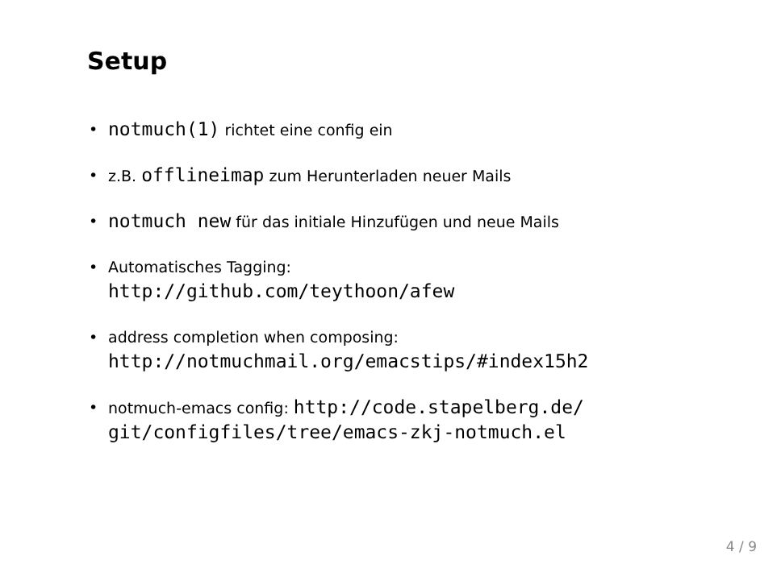Setup
• notmuch(1) richtet eine config ein
• z.B. offlineimap zum Herunterladen neuer Mails
• notmuch new für das initiale Hinzufügen und neue Mails
• Automatisches Tagging:
http://github.com/teythoon/afew
• address completion when composing:
http://notmuchmail.org/emacstips/#index15h2
• notmuch-emacs config: http://code.stapelberg.de/
git/configfiles/tree/emacs-zkj-notmuch.el
4 / 9